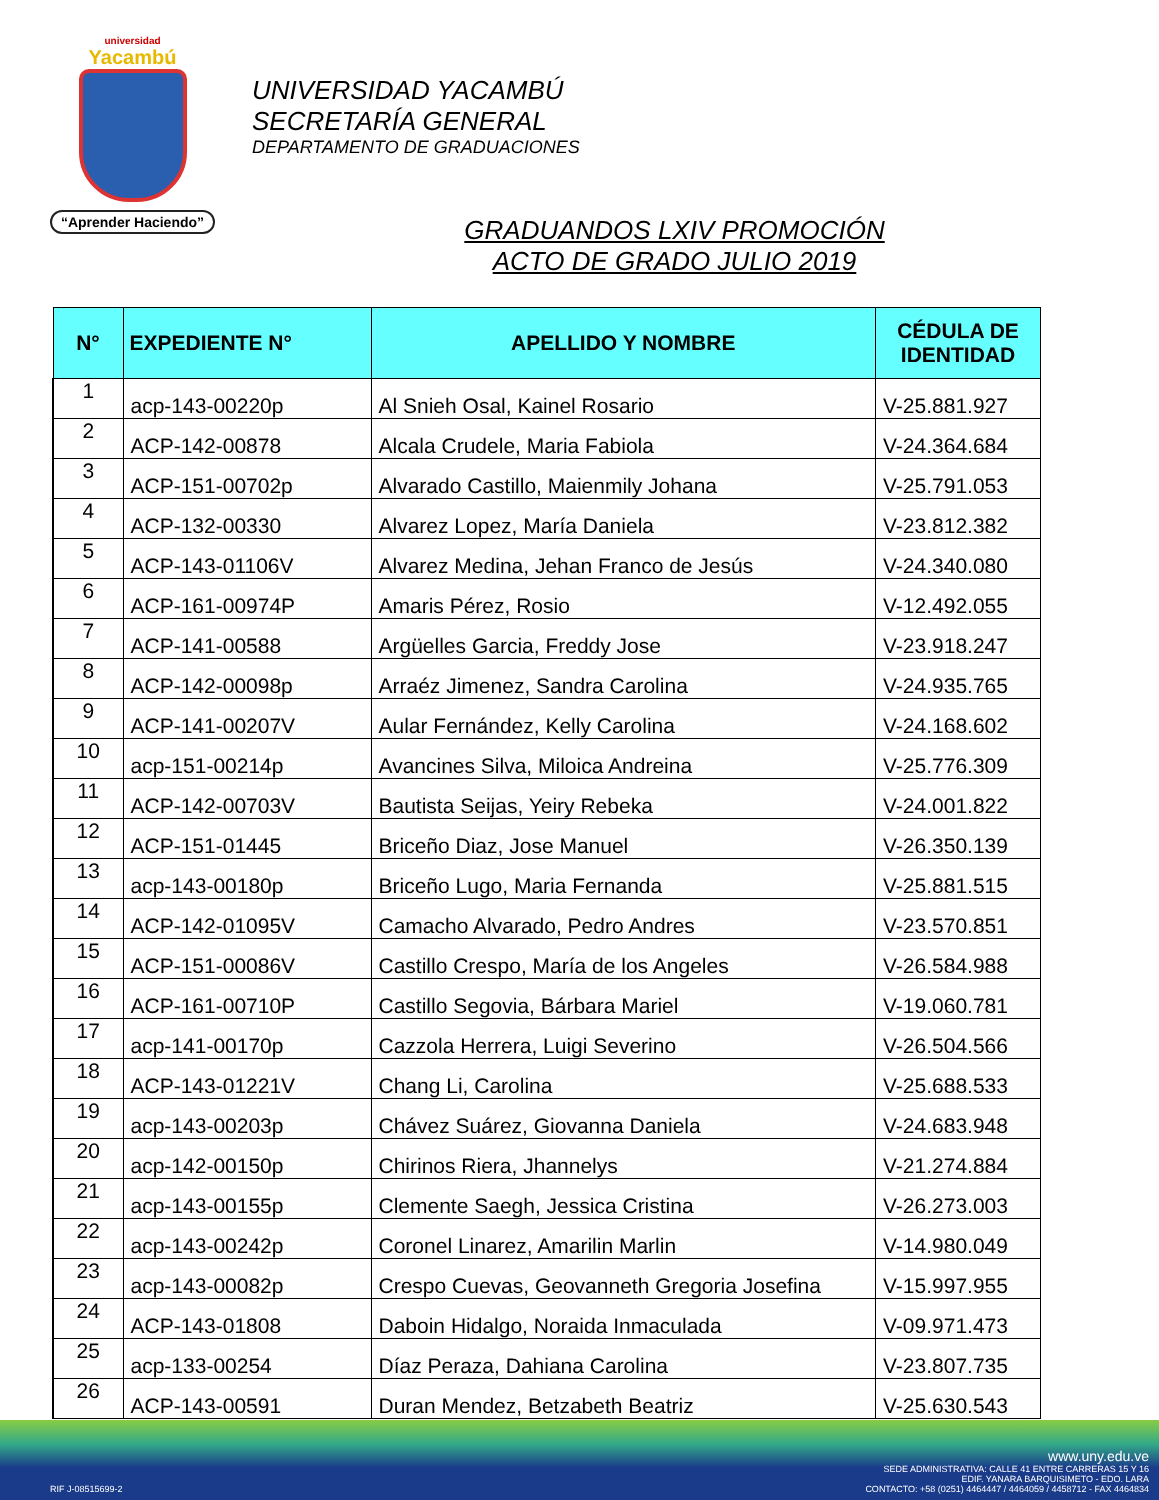universidad
Yacambú
“Aprender Haciendo”
UNIVERSIDAD YACAMBÚ
SECRETARÍA GENERAL
DEPARTAMENTO DE GRADUACIONES
GRADUANDOS LXIV PROMOCIÓN
ACTO DE GRADO JULIO 2019
| N° | EXPEDIENTE N° | APELLIDO Y NOMBRE | CÉDULA DE IDENTIDAD |
| --- | --- | --- | --- |
| 1 | acp-143-00220p | Al Snieh Osal, Kainel Rosario | V-25.881.927 |
| 2 | ACP-142-00878 | Alcala Crudele, Maria Fabiola | V-24.364.684 |
| 3 | ACP-151-00702p | Alvarado Castillo, Maienmily Johana | V-25.791.053 |
| 4 | ACP-132-00330 | Alvarez Lopez, María Daniela | V-23.812.382 |
| 5 | ACP-143-01106V | Alvarez Medina, Jehan Franco de Jesús | V-24.340.080 |
| 6 | ACP-161-00974P | Amaris Pérez, Rosio | V-12.492.055 |
| 7 | ACP-141-00588 | Argüelles Garcia, Freddy Jose | V-23.918.247 |
| 8 | ACP-142-00098p | Arraéz Jimenez, Sandra Carolina | V-24.935.765 |
| 9 | ACP-141-00207V | Aular Fernández, Kelly Carolina | V-24.168.602 |
| 10 | acp-151-00214p | Avancines Silva, Miloica Andreina | V-25.776.309 |
| 11 | ACP-142-00703V | Bautista Seijas, Yeiry Rebeka | V-24.001.822 |
| 12 | ACP-151-01445 | Briceño Diaz, Jose Manuel | V-26.350.139 |
| 13 | acp-143-00180p | Briceño Lugo, Maria Fernanda | V-25.881.515 |
| 14 | ACP-142-01095V | Camacho Alvarado, Pedro Andres | V-23.570.851 |
| 15 | ACP-151-00086V | Castillo Crespo, María de los Angeles | V-26.584.988 |
| 16 | ACP-161-00710P | Castillo Segovia, Bárbara Mariel | V-19.060.781 |
| 17 | acp-141-00170p | Cazzola Herrera, Luigi Severino | V-26.504.566 |
| 18 | ACP-143-01221V | Chang Li, Carolina | V-25.688.533 |
| 19 | acp-143-00203p | Chávez Suárez, Giovanna Daniela | V-24.683.948 |
| 20 | acp-142-00150p | Chirinos Riera, Jhannelys | V-21.274.884 |
| 21 | acp-143-00155p | Clemente Saegh, Jessica Cristina | V-26.273.003 |
| 22 | acp-143-00242p | Coronel Linarez, Amarilin Marlin | V-14.980.049 |
| 23 | acp-143-00082p | Crespo Cuevas, Geovanneth Gregoria Josefina | V-15.997.955 |
| 24 | ACP-143-01808 | Daboin Hidalgo, Noraida Inmaculada | V-09.971.473 |
| 25 | acp-133-00254 | Díaz Peraza, Dahiana Carolina | V-23.807.735 |
| 26 | ACP-143-00591 | Duran Mendez, Betzabeth Beatriz | V-25.630.543 |
RIF J-08515699-2
www.uny.edu.ve
SEDE ADMINISTRATIVA: CALLE 41 ENTRE CARRERAS 15 Y 16
EDIF. YANARA BARQUISIMETO - EDO. LARA
CONTACTO: +58 (0251) 4464447 / 4464059 / 4458712 - FAX 4464834